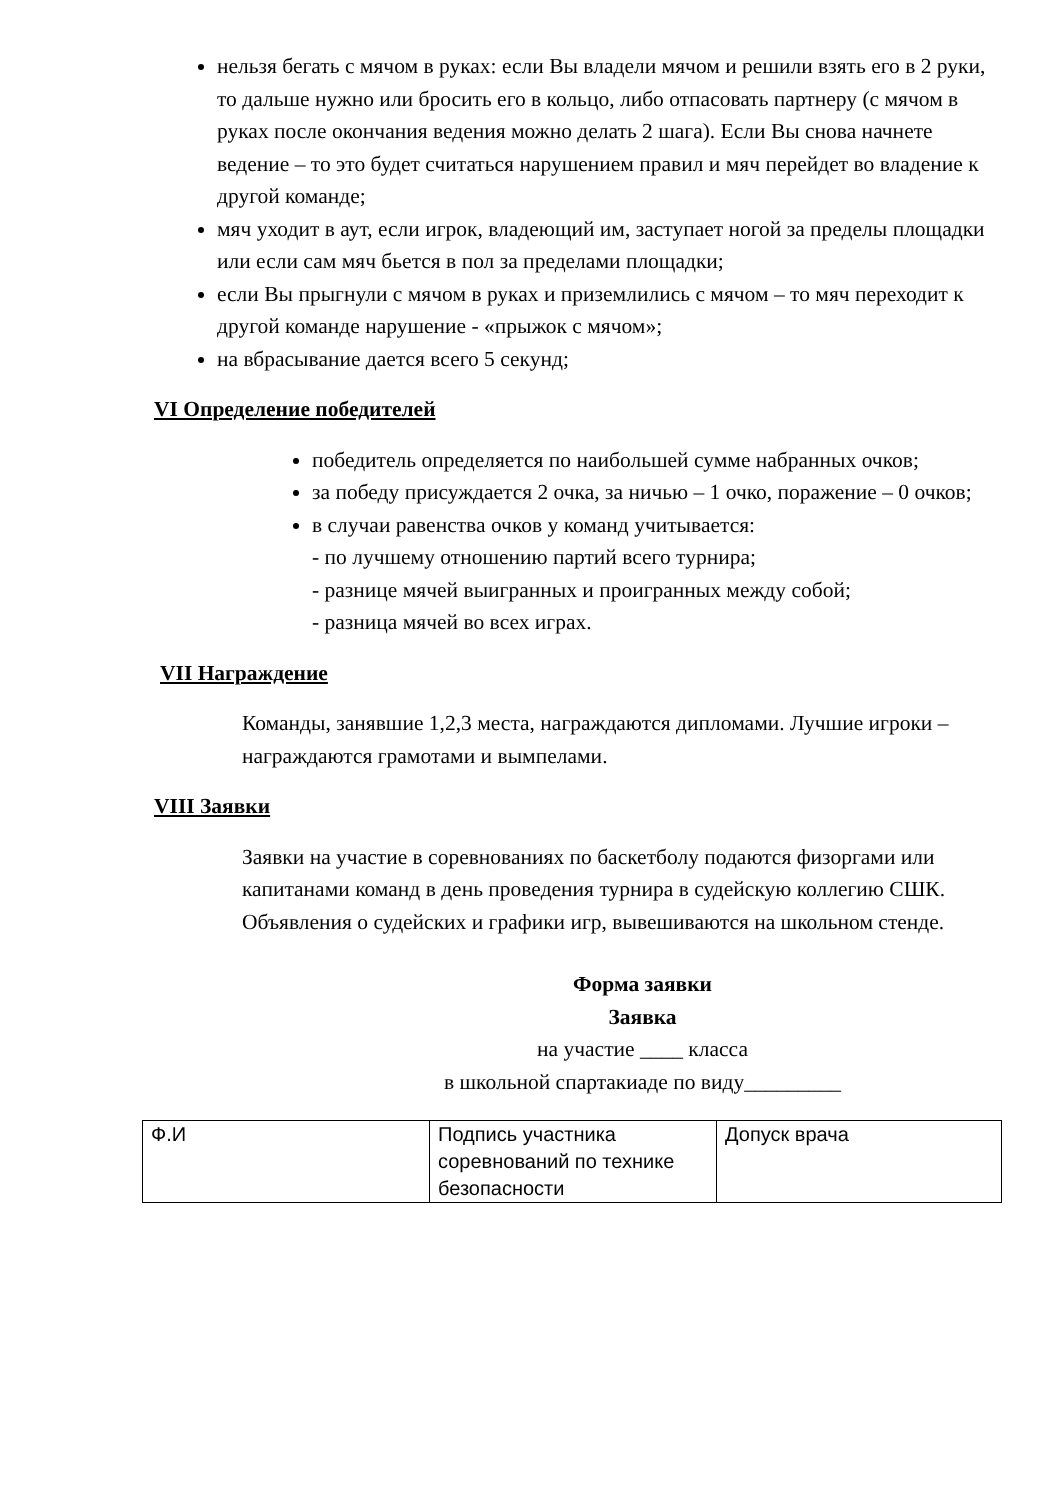нельзя бегать с мячом в руках: если Вы владели мячом и решили взять его в 2 руки, то дальше нужно или бросить его в кольцо, либо отпасовать партнеру (с мячом в руках после окончания ведения можно делать 2 шага). Если Вы снова начнете ведение – то это будет считаться нарушением правил и мяч перейдет во владение к другой команде;
мяч уходит в аут, если игрок, владеющий им, заступает ногой за пределы площадки или если сам мяч бьется в пол за пределами площадки;
если Вы прыгнули с мячом в руках и приземлились с мячом – то мяч переходит к другой команде нарушение - «прыжок с мячом»;
на вбрасывание дается всего 5 секунд;
VI Определение победителей
победитель определяется по наибольшей сумме набранных очков;
за победу присуждается 2 очка, за ничью – 1 очко, поражение – 0 очков;
в случаи равенства очков у команд учитывается:
- по лучшему отношению партий всего турнира;
- разнице мячей выигранных и проигранных между собой;
- разница мячей во всех играх.
VII Награждение
Команды, занявшие 1,2,3 места, награждаются дипломами. Лучшие игроки – награждаются грамотами и вымпелами.
VIII Заявки
Заявки на участие в соревнованиях по баскетболу подаются физоргами или капитанами команд в день проведения турнира в судейскую коллегию СШК. Объявления о судейских и графики игр, вывешиваются на школьном стенде.
Форма заявки
Заявка
на участие ____ класса
в школьной спартакиаде по виду_________
| Ф.И | Подпись участника соревнований по технике безопасности | Допуск врача |